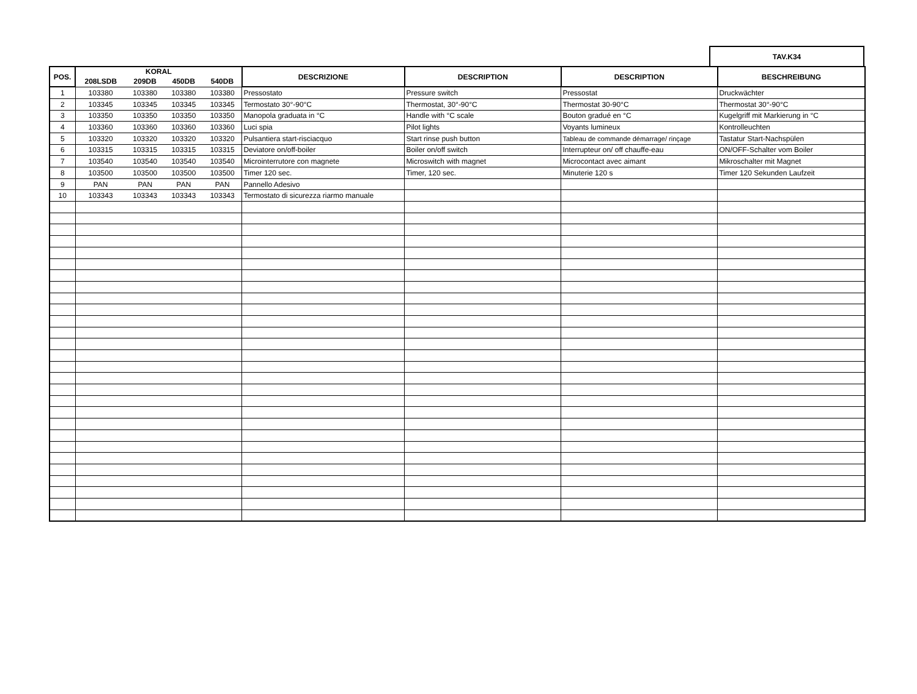TAV.K34
| POS. | KORAL | | | | DESCRIZIONE | DESCRIPTION | DESCRIPTION | BESCHREIBUNG |
| --- | --- | --- | --- | --- | --- | --- | --- | --- |
| | 208LSDB | 209DB | 450DB | 540DB | | | | |
| 1 | 103380 | 103380 | 103380 | 103380 | Pressostato | Pressure switch | Pressostat | Druckwächter |
| 2 | 103345 | 103345 | 103345 | 103345 | Termostato 30°-90°C | Thermostat, 30°-90°C | Thermostat 30-90°C | Thermostat 30°-90°C |
| 3 | 103350 | 103350 | 103350 | 103350 | Manopola graduata in °C | Handle with °C scale | Bouton gradué en °C | Kugelgriff mit Markierung in °C |
| 4 | 103360 | 103360 | 103360 | 103360 | Luci spia | Pilot lights | Voyants lumineux | Kontrolleuchten |
| 5 | 103320 | 103320 | 103320 | 103320 | Pulsantiera start-risciacquo | Start rinse push button | Tableau de commande démarrage/ rinçage | Tastatur Start-Nachspülen |
| 6 | 103315 | 103315 | 103315 | 103315 | Deviatore on/off-boiler | Boiler on/off switch | Interrupteur on/ off chauffe-eau | ON/OFF-Schalter vom Boiler |
| 7 | 103540 | 103540 | 103540 | 103540 | Microinterrutore con magnete | Microswitch with magnet | Microcontact avec aimant | Mikroschalter mit Magnet |
| 8 | 103500 | 103500 | 103500 | 103500 | Timer 120 sec. | Timer, 120 sec. | Minuterie 120 s | Timer 120 Sekunden Laufzeit |
| 9 | PAN | PAN | PAN | PAN | Pannello Adesivo | | | |
| 10 | 103343 | 103343 | 103343 | 103343 | Termostato di sicurezza riarmo manuale | | | |